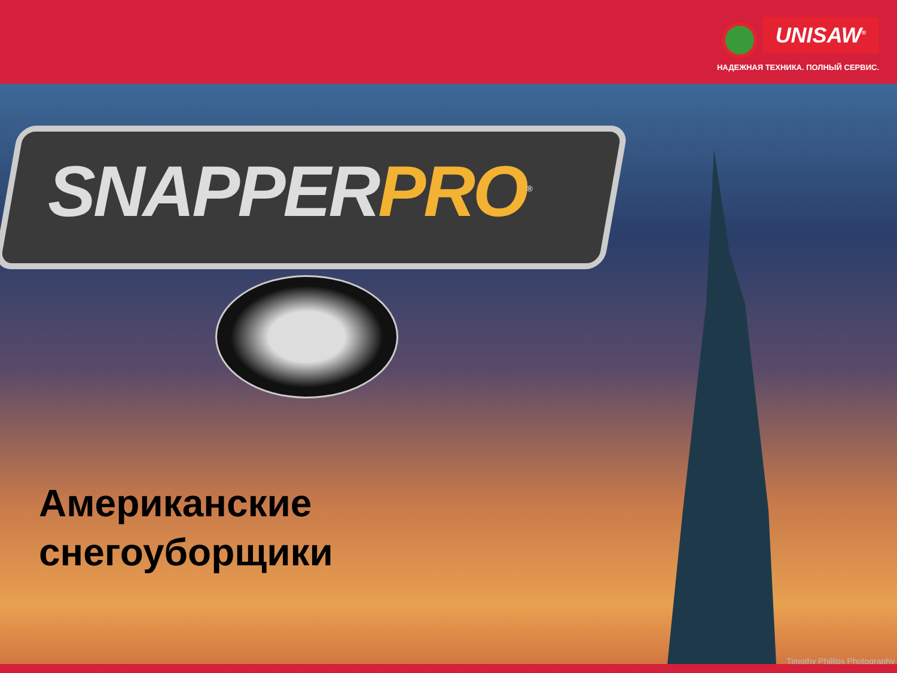UNISAW<sup>®</sup>
НАДЕЖНАЯ ТЕХНИКА. ПОЛНЫЙ СЕРВИС.
SNAPPERPRO<sup>®</sup>
Американские
снегоуборщики
Timothy Phillips Photography